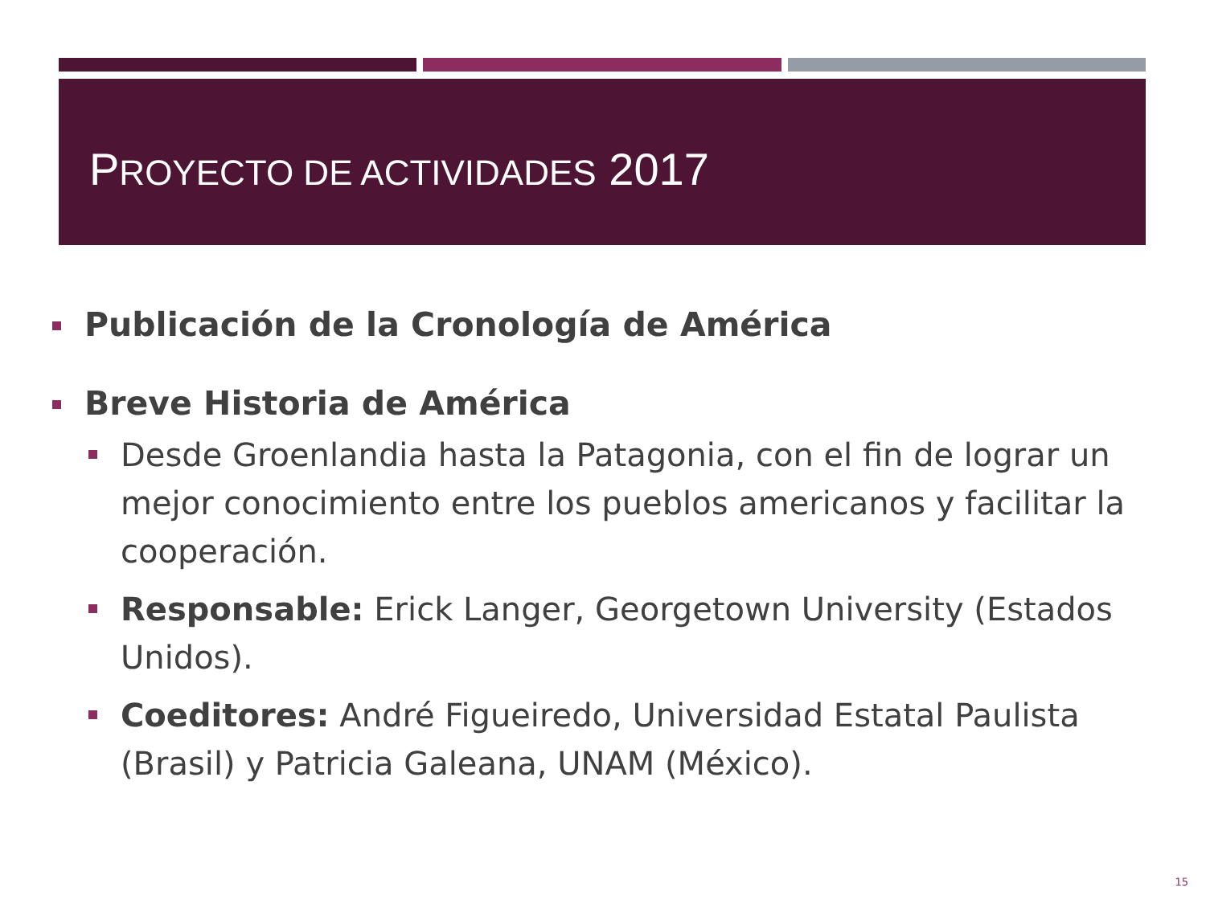PROYECTO DE ACTIVIDADES 2017
Publicación de la Cronología de América
Breve Historia de América
Desde Groenlandia hasta la Patagonia, con el fin de lograr un mejor conocimiento entre los pueblos americanos y facilitar la cooperación.
Responsable: Erick Langer, Georgetown University (Estados Unidos).
Coeditores: André Figueiredo, Universidad Estatal Paulista (Brasil) y Patricia Galeana, UNAM (México).
15